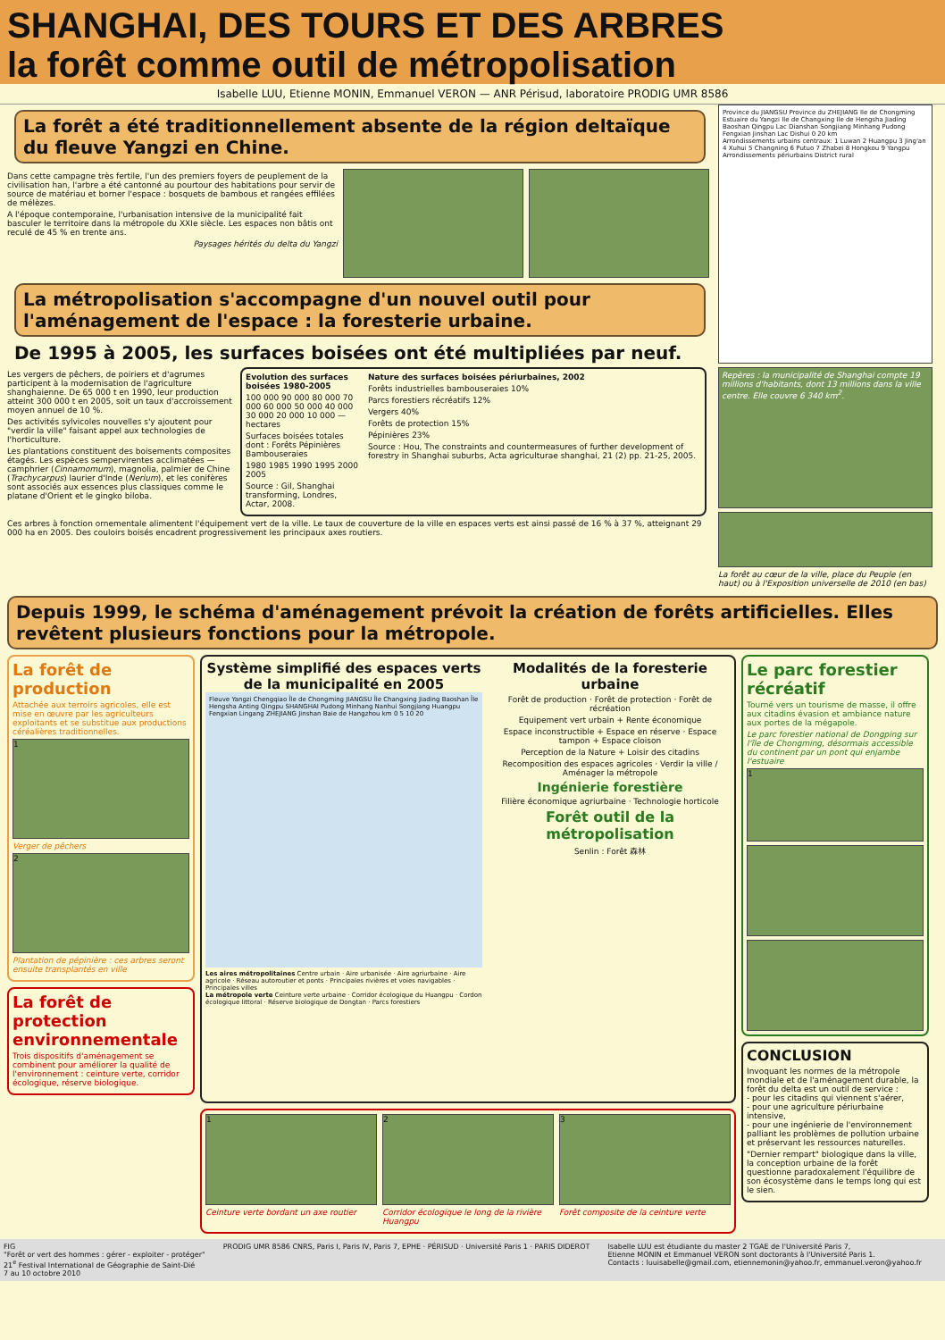SHANGHAI, DES TOURS ET DES ARBRES
la forêt comme outil de métropolisation
Isabelle LUU, Etienne MONIN, Emmanuel VERON — ANR Périsud, laboratoire PRODIG UMR 8586
La forêt a été traditionnellement absente de la région deltaïque du fleuve Yangzi en Chine.
Dans cette campagne très fertile, l'un des premiers foyers de peuplement de la civilisation han, l'arbre a été cantonné au pourtour des habitations pour servir de source de matériau et borner l'espace : bosquets de bambous et rangées effilées de mélèzes.
A l'époque contemporaine, l'urbanisation intensive de la municipalité fait basculer le territoire dans la métropole du XXIe siècle. Les espaces non bâtis ont reculé de 45 % en trente ans.
Paysages hérités du delta du Yangzi
La métropolisation s'accompagne d'un nouvel outil pour l'aménagement de l'espace : la foresterie urbaine.
De 1995 à 2005, les surfaces boisées ont été multipliées par neuf.
Les vergers de pêchers, de poiriers et d'agrumes participent à la modernisation de l'agriculture shanghaienne. De 65 000 t en 1990, leur production atteint 300 000 t en 2005, soit un taux d'accroissement moyen annuel de 10 %.
Des activités sylvicoles nouvelles s'y ajoutent pour "verdir la ville" faisant appel aux technologies de l'horticulture.
Les plantations constituent des boisements composites étagés. Les espèces sempervirentes acclimatées — camphrier (Cinnamomum), magnolia, palmier de Chine (Trachycarpus) laurier d'Inde (Nerium), et les conifères sont associés aux essences plus classiques comme le platane d'Orient et le gingko biloba.
Evolution des surfaces boisées 1980-2005
100 000 90 000 80 000 70 000 60 000 50 000 40 000 30 000 20 000 10 000 — hectares
Surfaces boisées totales dont : Forêts Pépinières Bambouseraies
1980 1985 1990 1995 2000 2005
Source : Gil, Shanghai transforming, Londres, Actar, 2008.
Nature des surfaces boisées périurbaines, 2002
Forêts industrielles bambouseraies 10%
Parcs forestiers récréatifs 12%
Vergers 40%
Forêts de protection 15%
Pépinières 23%
Source : Hou, The constraints and countermeasures of further development of forestry in Shanghai suburbs, Acta agriculturae shanghai, 21 (2) pp. 21-25, 2005.
Ces arbres à fonction ornementale alimentent l'équipement vert de la ville. Le taux de couverture de la ville en espaces verts est ainsi passé de 16 % à 37 %, atteignant 29 000 ha en 2005. Des couloirs boisés encadrent progressivement les principaux axes routiers.
Province du JIANGSU Province du ZHEJIANG Ile de Chongming Estuaire du Yangzi Ile de Changxing Ile de Hengsha Jiading Baoshan Qingpu Lac Dianshan Songjiang Minhang Pudong Fengxian Jinshan Lac Dishui 0 20 km
Arrondissements urbains centraux: 1 Luwan 2 Huangpu 3 Jing'an 4 Xuhui 5 Changning 6 Putuo 7 Zhabei 8 Hongkou 9 Yangpu
Arrondissements périurbains District rural
Repères : la municipalité de Shanghai compte 19 millions d'habitants, dont 13 millions dans la ville centre. Elle couvre 6 340 km<sup>2</sup>.
La forêt au cœur de la ville, place du Peuple (en haut) ou à l'Exposition universelle de 2010 (en bas)
Depuis 1999, le schéma d'aménagement prévoit la création de forêts artificielles. Elles revêtent plusieurs fonctions pour la métropole.
La forêt de production
Attachée aux terroirs agricoles, elle est mise en œuvre par les agriculteurs exploitants et se substitue aux productions céréalières traditionnelles.
1
Verger de pêchers
2
Plantation de pépinière : ces arbres seront ensuite transplantés en ville
La forêt de protection environnementale
Trois dispositifs d'aménagement se combinent pour améliorer la qualité de l'environnement : ceinture verte, corridor écologique, réserve biologique.
Système simplifié des espaces verts de la municipalité en 2005
Fleuve Yangzi Chengqiao Île de Chongming JIANGSU Île Changxing Jiading Baoshan Île Hengsha Anting Qingpu SHANGHAI Pudong Minhang Nanhui Songjiang Huangpu Fengxian Lingang ZHEJIANG Jinshan Baie de Hangzhou km 0 5 10 20
Les aires métropolitaines Centre urbain · Aire urbanisée · Aire agriurbaine · Aire agricole · Réseau autoroutier et ponts · Principales rivières et voies navigables · Principales villes
La métropole verte Ceinture verte urbaine · Corridor écologique du Huangpu · Cordon écologique littoral · Réserve biologique de Dongtan · Parcs forestiers
Modalités de la foresterie urbaine
Forêt de production · Forêt de protection · Forêt de récréation
Equipement vert urbain + Rente économique
Espace inconstructible + Espace en réserve · Espace tampon + Espace cloison
Perception de la Nature + Loisir des citadins
Recomposition des espaces agricoles · Verdir la ville / Aménager la métropole
Ingénierie forestière
Filière économique agriurbaine · Technologie horticole
Forêt outil de la métropolisation
Senlin : Forêt 森林
1
Ceinture verte bordant un axe routier
2
Corridor écologique le long de la rivière Huangpu
3
Forêt composite de la ceinture verte
Le parc forestier récréatif
Tourné vers un tourisme de masse, il offre aux citadins évasion et ambiance nature aux portes de la mégapole.
Le parc forestier national de Dongping sur l'île de Chongming, désormais accessible du continent par un pont qui enjambe l'estuaire
1
CONCLUSION
Invoquant les normes de la métropole mondiale et de l'aménagement durable, la forêt du delta est un outil de service :
- pour les citadins qui viennent s'aérer,
- pour une agriculture périurbaine intensive,
- pour une ingénierie de l'environnement palliant les problèmes de pollution urbaine et préservant les ressources naturelles.
"Dernier rempart" biologique dans la ville, la conception urbaine de la forêt questionne paradoxalement l'équilibre de son écosystème dans le temps long qui est le sien.
FIG
"Forêt or vert des hommes : gérer - exploiter - protéger"
21<sup>e</sup> Festival International de Géographie de Saint-Dié
7 au 10 octobre 2010
PRODIG UMR 8586 CNRS, Paris I, Paris IV, Paris 7, EPHE · PÉRISUD · Université Paris 1 · PARIS DIDEROT
Isabelle LUU est étudiante du master 2 TGAE de l'Université Paris 7,
Etienne MONIN et Emmanuel VERON sont doctorants à l'Université Paris 1.
Contacts : luuisabelle@gmail.com, etiennemonin@yahoo.fr, emmanuel.veron@yahoo.fr